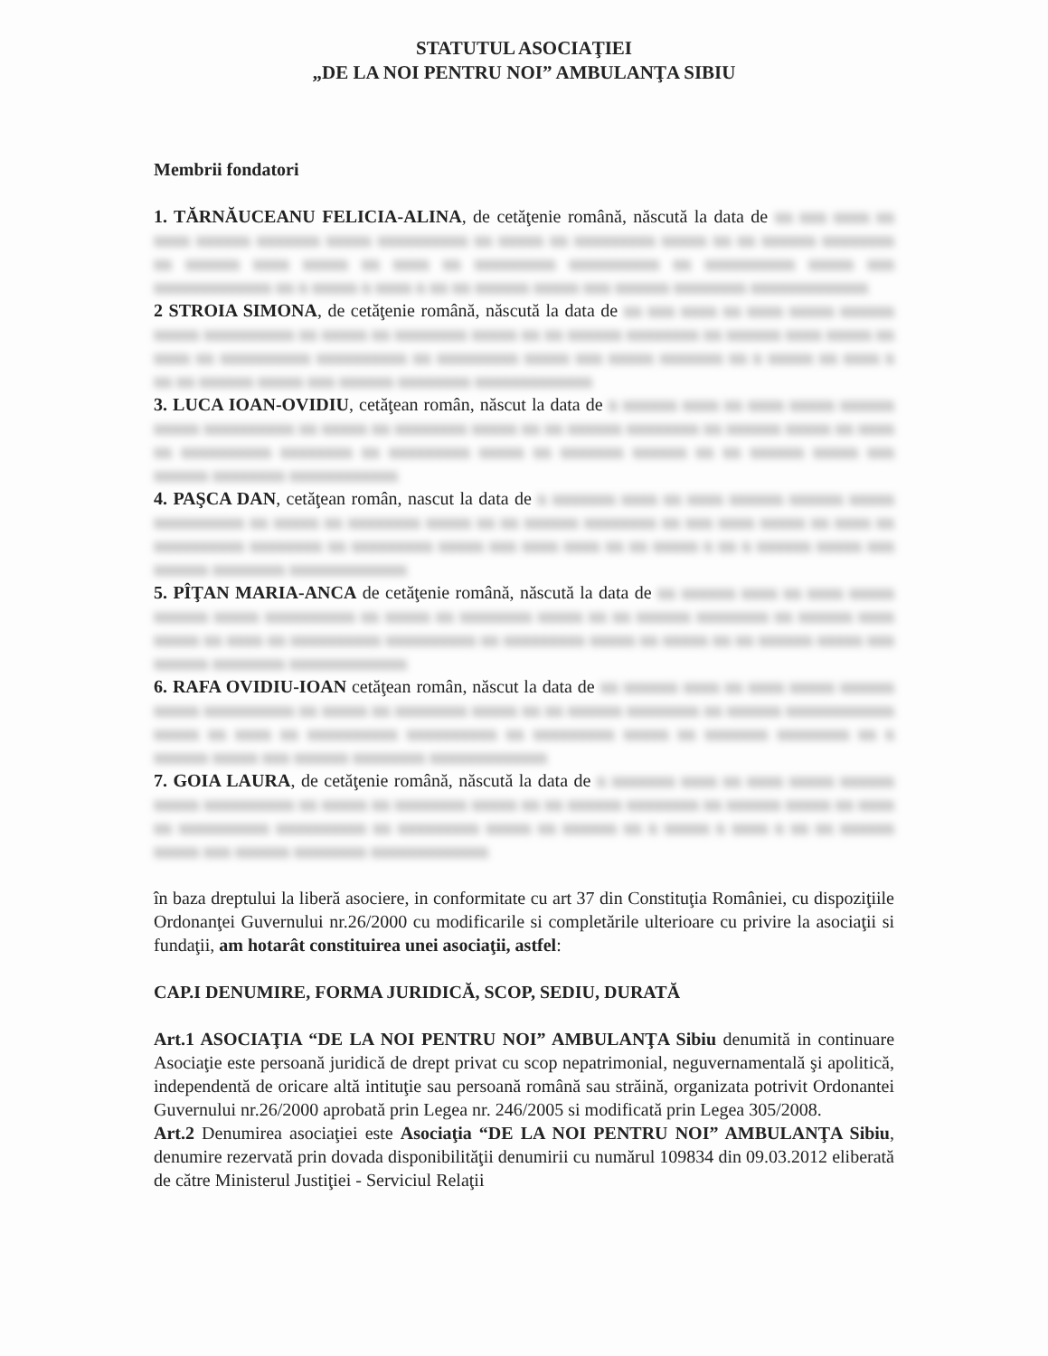STATUTUL ASOCIAŢIEI
„DE LA NOI PENTRU NOI” AMBULANŢA SIBIU
Membrii fondatori
1. TĂRNĂUCEANU FELICIA-ALINA, de cetăţenie română, născută la data de xx xxx xxxx xx xxxx xxxxxx xxxxxxx xxxxx xxxxxxxxxx xx xxxxx xx xxxxxxxxx xxxxx xx xx xxxxxx xxxxxxxx xx xxxxxx xxxx xxxxx xx xxxx xx xxxxxxxxx xxxxxxxxxx xx xxxxxxxxxx xxxxx xxx xxxxxxxxxxxxx xx x xxxxx x xxxx x xx xx xxxxxx xxxxx xxx xxxxxx xxxxxxxx xxxxxxxxxxxxx
2 STROIA SIMONA, de cetăţenie română, născută la data de xx xxx xxxx xx xxxx xxxxx xxxxxx xxxxx xxxxxxxxxx xx xxxxx xx xxxxxxxx xxxxx xx xx xxxxxx xxxxxxxx xx xxxxxx xxxx xxxxx xx xxxx xx xxxxxxxxxx xxxxxxxxxx xx xxxxxxxxx xxxxx xxx xxxxx xxxxxxx xx x xxxxx xx xxxx x xx xx xxxxxx xxxxx xxx xxxxxx xxxxxxxx xxxxxxxxxxxxx
3. LUCA IOAN-OVIDIU, cetăţean român, născut la data de x xxxxxx xxxx xx xxxx xxxxx xxxxxx xxxxx xxxxxxxxxx xx xxxxx xx xxxxxxxx xxxxx xx xx xxxxxx xxxxxxxx xx xxxxxx xxxxx xx xxxx xx xxxxxxxxxx xxxxxxxx xx xxxxxxxxx xxxxx xx xxxxxxx xxxxxx xx xx xxxxxx xxxxx xxx xxxxxx xxxxxxxx xxxxxxxxxxxx
4. PAŞCA DAN, cetăţean român, nascut la data de x xxxxxxx xxxx xx xxxx xxxxxx xxxxxx xxxxx xxxxxxxxxx xx xxxxx xx xxxxxxxx xxxxx xx xx xxxxxx xxxxxxxx xx xxx xxxx xxxxx xx xxxx xx xxxxxxxxxx xxxxxxxx xx xxxxxxxxx xxxxx xxx xxxx xxxx xx xx xxxxx x xx x xxxxxx xxxxx xxx xxxxxx xxxxxxxx xxxxxxxxxxxxx
5. PÎŢAN MARIA-ANCA de cetăţenie română, născută la data de xx xxxxxx xxxx xx xxxx xxxxx xxxxxx xxxxx xxxxxxxxxx xx xxxxx xx xxxxxxxx xxxxx xx xx xxxxxx xxxxxxxx xx xxxxxx xxxx xxxxx xx xxxx xx xxxxxxxxxx xxxxxxxxxx xx xxxxxxxxx xxxxx xx xxxxx xx xx xxxxxx xxxxx xxx xxxxxx xxxxxxxx xxxxxxxxxxxxx
6. RAFA OVIDIU-IOAN cetăţean român, născut la data de xx xxxxxx xxxx xx xxxx xxxxx xxxxxx xxxxx xxxxxxxxxx xx xxxxx xx xxxxxxxx xxxxx xx xx xxxxxx xxxxxxxx xx xxxxxx xxxxxxxxxxxx xxxxx xx xxxx xx xxxxxxxxxx xxxxxxxxxx xx xxxxxxxxx xxxxx xx xxxxxxx xxxxxxxx xx x xxxxxx xxxxx xxx xxxxxx xxxxxxxx xxxxxxxxxxxxx
7. GOIA LAURA, de cetăţenie română, născută la data de x xxxxxxx xxxx xx xxxx xxxxx xxxxxx xxxxx xxxxxxxxxx xx xxxxx xx xxxxxxxx xxxxx xx xx xxxxxx xxxxxxxx xx xxxxxx xxxxx xx xxxx xx xxxxxxxxxx xxxxxxxxxx xx xxxxxxxxx xxxxx xx xxxxxx xx x xxxxx x xxxx x xx xx xxxxxx xxxxx xxx xxxxxx xxxxxxxx xxxxxxxxxxxxx
în baza dreptului la liberă asociere, in conformitate cu art 37 din Constituţia României, cu dispoziţiile Ordonanţei Guvernului nr.26/2000 cu modificarile si completările ulterioare cu privire la asociaţii si fundaţii, am hotarât constituirea unei asociaţii, astfel:
CAP.I DENUMIRE, FORMA JURIDICĂ, SCOP, SEDIU, DURATĂ
Art.1 ASOCIAŢIA “DE LA NOI PENTRU NOI” AMBULANŢA Sibiu denumită in continuare Asociaţie este persoană juridică de drept privat cu scop nepatrimonial, neguvernamentală şi apolitică, independentă de oricare altă intituţie sau persoană română sau străină, organizata potrivit Ordonantei Guvernului nr.26/2000 aprobată prin Legea nr. 246/2005 si modificată prin Legea 305/2008.
Art.2 Denumirea asociaţiei este Asociaţia “DE LA NOI PENTRU NOI” AMBULANŢA Sibiu, denumire rezervată prin dovada disponibilităţii denumirii cu numărul 109834 din 09.03.2012 eliberată de către Ministerul Justiţiei - Serviciul Relaţii